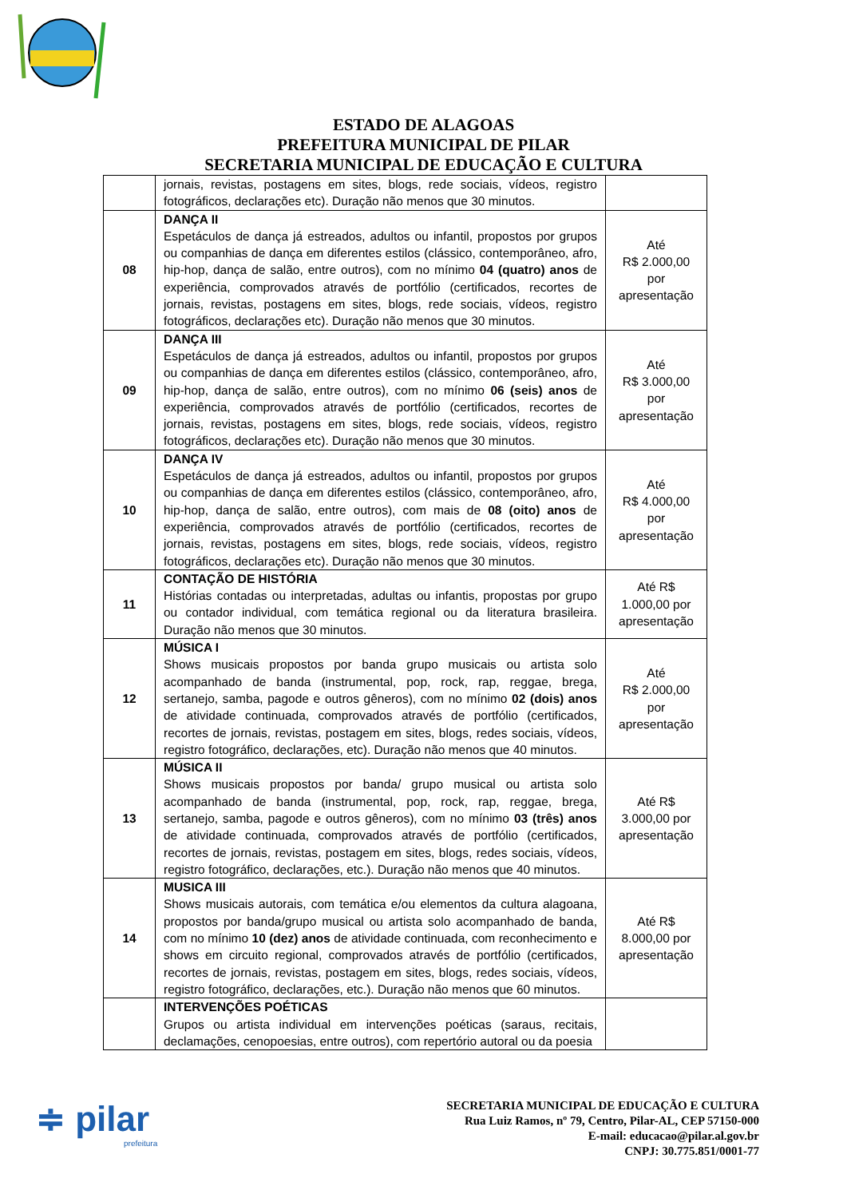ESTADO DE ALAGOAS
PREFEITURA MUNICIPAL DE PILAR
SECRETARIA MUNICIPAL DE EDUCAÇÃO E CULTURA
| | jornais, revistas, postagens em sites, blogs, rede sociais, vídeos, registro fotográficos, declarações etc). Duração não menos que 30 minutos. | |
| 08 | DANÇA II Espetáculos de dança já estreados, adultos ou infantil, propostos por grupos ou companhias de dança em diferentes estilos (clássico, contemporâneo, afro, hip-hop, dança de salão, entre outros), com no mínimo 04 (quatro) anos de experiência, comprovados através de portfólio (certificados, recortes de jornais, revistas, postagens em sites, blogs, rede sociais, vídeos, registro fotográficos, declarações etc). Duração não menos que 30 minutos. | Até R$ 2.000,00 por apresentação |
| 09 | DANÇA III Espetáculos de dança já estreados, adultos ou infantil, propostos por grupos ou companhias de dança em diferentes estilos (clássico, contemporâneo, afro, hip-hop, dança de salão, entre outros), com no mínimo 06 (seis) anos de experiência, comprovados através de portfólio (certificados, recortes de jornais, revistas, postagens em sites, blogs, rede sociais, vídeos, registro fotográficos, declarações etc). Duração não menos que 30 minutos. | Até R$ 3.000,00 por apresentação |
| 10 | DANÇA IV Espetáculos de dança já estreados, adultos ou infantil, propostos por grupos ou companhias de dança em diferentes estilos (clássico, contemporâneo, afro, hip-hop, dança de salão, entre outros), com mais de 08 (oito) anos de experiência, comprovados através de portfólio (certificados, recortes de jornais, revistas, postagens em sites, blogs, rede sociais, vídeos, registro fotográficos, declarações etc). Duração não menos que 30 minutos. | Até R$ 4.000,00 por apresentação |
| 11 | CONTAÇÃO DE HISTÓRIA Histórias contadas ou interpretadas, adultas ou infantis, propostas por grupo ou contador individual, com temática regional ou da literatura brasileira. Duração não menos que 30 minutos. | Até R$ 1.000,00 por apresentação |
| 12 | MÚSICA I Shows musicais propostos por banda grupo musicais ou artista solo acompanhado de banda (instrumental, pop, rock, rap, reggae, brega, sertanejo, samba, pagode e outros gêneros), com no mínimo 02 (dois) anos de atividade continuada, comprovados através de portfólio (certificados, recortes de jornais, revistas, postagem em sites, blogs, redes sociais, vídeos, registro fotográfico, declarações, etc). Duração não menos que 40 minutos. | Até R$ 2.000,00 por apresentação |
| 13 | MÚSICA II Shows musicais propostos por banda/ grupo musical ou artista solo acompanhado de banda (instrumental, pop, rock, rap, reggae, brega, sertanejo, samba, pagode e outros gêneros), com no mínimo 03 (três) anos de atividade continuada, comprovados através de portfólio (certificados, recortes de jornais, revistas, postagem em sites, blogs, redes sociais, vídeos, registro fotográfico, declarações, etc.). Duração não menos que 40 minutos. | Até R$ 3.000,00 por apresentação |
| 14 | MUSICA III Shows musicais autorais, com temática e/ou elementos da cultura alagoana, propostos por banda/grupo musical ou artista solo acompanhado de banda, com no mínimo 10 (dez) anos de atividade continuada, com reconhecimento e shows em circuito regional, comprovados através de portfólio (certificados, recortes de jornais, revistas, postagem em sites, blogs, redes sociais, vídeos, registro fotográfico, declarações, etc.). Duração não menos que 60 minutos. | Até R$ 8.000,00 por apresentação |
| | INTERVENÇÕES POÉTICAS Grupos ou artista individual em intervenções poéticas (saraus, recitais, declamações, cenopoesias, entre outros), com repertório autoral ou da poesia | |
≑ pilar
prefeitura
SECRETARIA MUNICIPAL DE EDUCAÇÃO E CULTURA
Rua Luiz Ramos, nº 79, Centro, Pilar-AL, CEP 57150-000
E-mail: educacao@pilar.al.gov.br
CNPJ: 30.775.851/0001-77